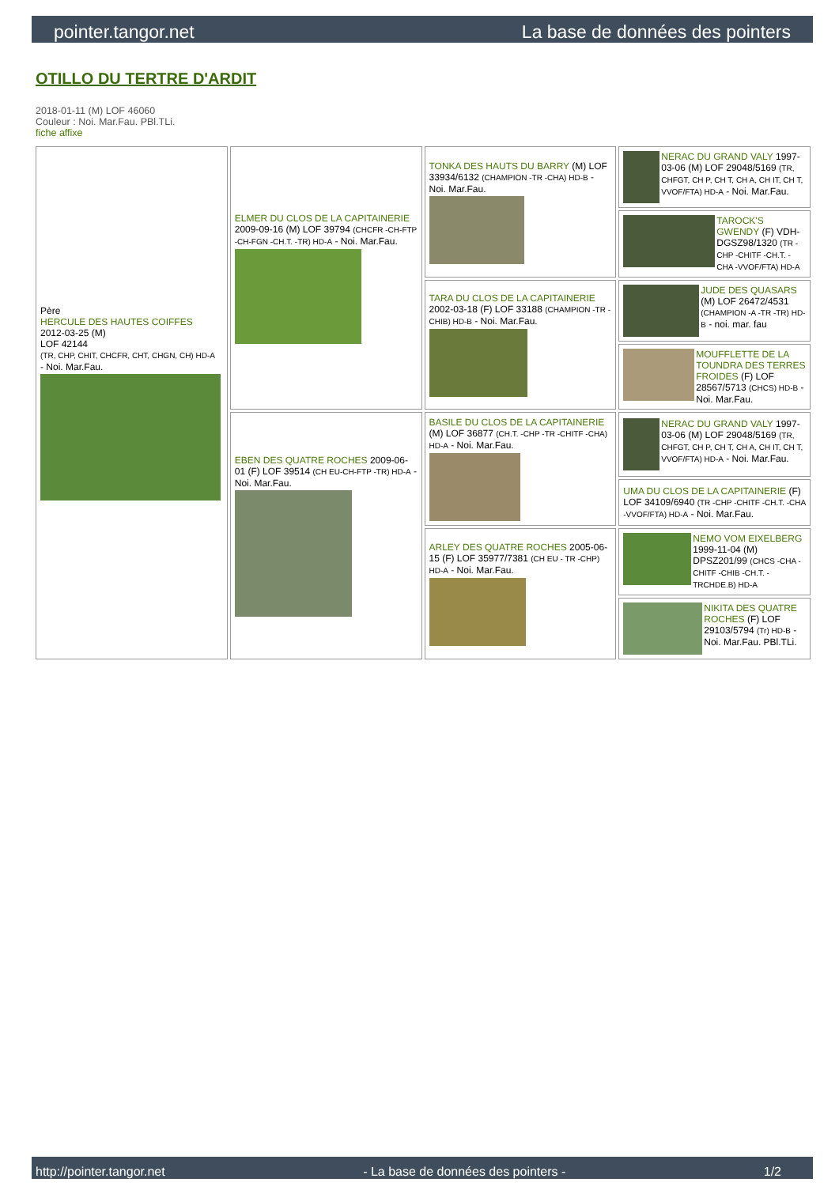pointer.tangor.net La base de données des pointers
OTILLO DU TERTRE D'ARDIT
2018-01-11 (M) LOF 46060
Couleur : Noi. Mar.Fau. PBl.TLi.
fiche affixe
| Père HERCULE DES HAUTES COIFFES 2012-03-25 (M) LOF 42144 (TR, CHP, CHIT, CHCFR, CHT, CHGN, CH) HD-A - Noi. Mar.Fau. | ELMER DU CLOS DE LA CAPITAINERIE 2009-09-16 (M) LOF 39794 (CHCFR -CH-FTP -CH-FGN -CH.T. -TR) HD-A - Noi. Mar.Fau. | TONKA DES HAUTS DU BARRY (M) LOF 33934/6132 (CHAMPION -TR -CHA) HD-B - Noi. Mar.Fau. | NERAC DU GRAND VALY 1997-03-06 (M) LOF 29048/5169 (TR, CHFGT, CH P, CH T, CH A, CH IT, CH T, VVOF/FTA) HD-A - Noi. Mar.Fau. |
| | | | TAROCK'S GWENDY (F) VDH-DGSZ98/1320 (TR -CHP -CHITF -CH.T. -CHA -VVOF/FTA) HD-A |
| | | TARA DU CLOS DE LA CAPITAINERIE 2002-03-18 (F) LOF 33188 (CHAMPION -TR -CHIB) HD-B - Noi. Mar.Fau. | JUDE DES QUASARS (M) LOF 26472/4531 (CHAMPION -A -TR -TR) HD-B - noi. mar. fau |
| | | | MOUFFLETTE DE LA TOUNDRA DES TERRES FROIDES (F) LOF 28567/5713 (CHCS) HD-B - Noi. Mar.Fau. |
| | EBEN DES QUATRE ROCHES 2009-06-01 (F) LOF 39514 (CH EU-CH-FTP -TR) HD-A - Noi. Mar.Fau. | BASILE DU CLOS DE LA CAPITAINERIE (M) LOF 36877 (CH.T. -CHP -TR -CHITF -CHA) HD-A - Noi. Mar.Fau. | NERAC DU GRAND VALY 1997-03-06 (M) LOF 29048/5169 (TR, CHFGT, CH P, CH T, CH A, CH IT, CH T, VVOF/FTA) HD-A - Noi. Mar.Fau. |
| | | | UMA DU CLOS DE LA CAPITAINERIE (F) LOF 34109/6940 (TR -CHP -CHITF -CH.T. -CHA -VVOF/FTA) HD-A - Noi. Mar.Fau. |
| | | ARLEY DES QUATRE ROCHES 2005-06-15 (F) LOF 35977/7381 (CH EU - TR -CHP) HD-A - Noi. Mar.Fau. | NEMO VOM EIXELBERG 1999-11-04 (M) DPSZ201/99 (CHCS -CHA -CHITF -CHIB -CH.T. -TRCHDE.B) HD-A |
| | | | NIKITA DES QUATRE ROCHES (F) LOF 29103/5794 (Tr) HD-B - Noi. Mar.Fau. PBl.TLi. |
http://pointer.tangor.net - La base de données des pointers - 1/2